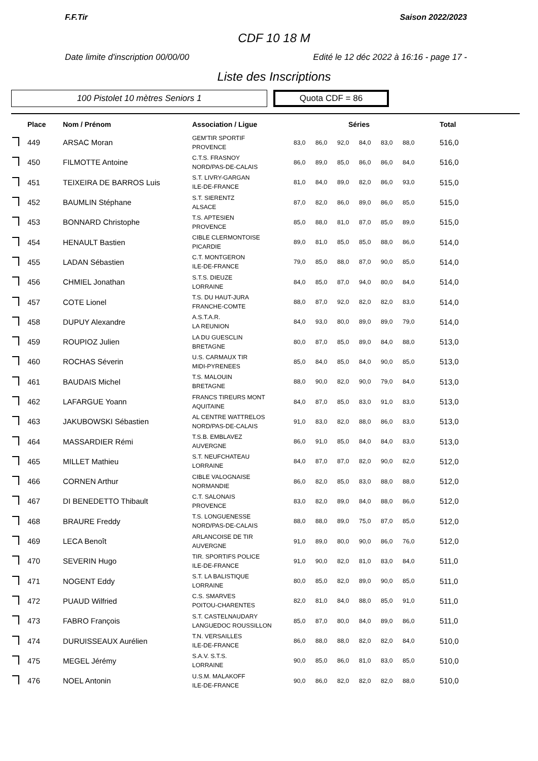F.F.Tir Saison 2022/2023
CDF 10 18 M
Date limite d'inscription 00/00/00 Edité le 12 déc 2022 à 16:16 - page 17 -
Liste des Inscriptions
100 Pistolet 10 mètres Seniors 1
Quota CDF = 86
| | Place | Nom / Prénom | Association / Ligue | Séries | | | | | | Total |
| --- | --- | --- | --- | --- | --- | --- | --- | --- | --- | --- |
| | 449 | ARSAC Moran | GEM'TIR SPORTIF PROVENCE | 83,0 | 86,0 | 92,0 | 84,0 | 83,0 | 88,0 | 516,0 |
| | 450 | FILMOTTE Antoine | C.T.S. FRASNOY NORD/PAS-DE-CALAIS | 86,0 | 89,0 | 85,0 | 86,0 | 86,0 | 84,0 | 516,0 |
| | 451 | TEIXEIRA DE BARROS Luis | S.T. LIVRY-GARGAN ILE-DE-FRANCE | 81,0 | 84,0 | 89,0 | 82,0 | 86,0 | 93,0 | 515,0 |
| | 452 | BAUMLIN Stéphane | S.T. SIERENTZ ALSACE | 87,0 | 82,0 | 86,0 | 89,0 | 86,0 | 85,0 | 515,0 |
| | 453 | BONNARD Christophe | T.S. APTESIEN PROVENCE | 85,0 | 88,0 | 81,0 | 87,0 | 85,0 | 89,0 | 515,0 |
| | 454 | HENAULT Bastien | CIBLE CLERMONTOISE PICARDIE | 89,0 | 81,0 | 85,0 | 85,0 | 88,0 | 86,0 | 514,0 |
| | 455 | LADAN Sébastien | C.T. MONTGERON ILE-DE-FRANCE | 79,0 | 85,0 | 88,0 | 87,0 | 90,0 | 85,0 | 514,0 |
| | 456 | CHMIEL Jonathan | S.T.S. DIEUZE LORRAINE | 84,0 | 85,0 | 87,0 | 94,0 | 80,0 | 84,0 | 514,0 |
| | 457 | COTE Lionel | T.S. DU HAUT-JURA FRANCHE-COMTE | 88,0 | 87,0 | 92,0 | 82,0 | 82,0 | 83,0 | 514,0 |
| | 458 | DUPUY Alexandre | A.S.T.A.R. LA REUNION | 84,0 | 93,0 | 80,0 | 89,0 | 89,0 | 79,0 | 514,0 |
| | 459 | ROUPIOZ Julien | LA DU GUESCLIN BRETAGNE | 80,0 | 87,0 | 85,0 | 89,0 | 84,0 | 88,0 | 513,0 |
| | 460 | ROCHAS Séverin | U.S. CARMAUX TIR MIDI-PYRENEES | 85,0 | 84,0 | 85,0 | 84,0 | 90,0 | 85,0 | 513,0 |
| | 461 | BAUDAIS Michel | T.S. MALOUIN BRETAGNE | 88,0 | 90,0 | 82,0 | 90,0 | 79,0 | 84,0 | 513,0 |
| | 462 | LAFARGUE Yoann | FRANCS TIREURS MONT AQUITAINE | 84,0 | 87,0 | 85,0 | 83,0 | 91,0 | 83,0 | 513,0 |
| | 463 | JAKUBOWSKI Sébastien | AL CENTRE WATTRELOS NORD/PAS-DE-CALAIS | 91,0 | 83,0 | 82,0 | 88,0 | 86,0 | 83,0 | 513,0 |
| | 464 | MASSARDIER Rémi | T.S.B. EMBLAVEZ AUVERGNE | 86,0 | 91,0 | 85,0 | 84,0 | 84,0 | 83,0 | 513,0 |
| | 465 | MILLET Mathieu | S.T. NEUFCHATEAU LORRAINE | 84,0 | 87,0 | 87,0 | 82,0 | 90,0 | 82,0 | 512,0 |
| | 466 | CORNEN Arthur | CIBLE VALOGNAISE NORMANDIE | 86,0 | 82,0 | 85,0 | 83,0 | 88,0 | 88,0 | 512,0 |
| | 467 | DI BENEDETTO Thibault | C.T. SALONAIS PROVENCE | 83,0 | 82,0 | 89,0 | 84,0 | 88,0 | 86,0 | 512,0 |
| | 468 | BRAURE Freddy | T.S. LONGUENESSE NORD/PAS-DE-CALAIS | 88,0 | 88,0 | 89,0 | 75,0 | 87,0 | 85,0 | 512,0 |
| | 469 | LECA Benoît | ARLANCOISE DE TIR AUVERGNE | 91,0 | 89,0 | 80,0 | 90,0 | 86,0 | 76,0 | 512,0 |
| | 470 | SEVERIN Hugo | TIR. SPORTIFS POLICE ILE-DE-FRANCE | 91,0 | 90,0 | 82,0 | 81,0 | 83,0 | 84,0 | 511,0 |
| | 471 | NOGENT Eddy | S.T. LA BALISTIQUE LORRAINE | 80,0 | 85,0 | 82,0 | 89,0 | 90,0 | 85,0 | 511,0 |
| | 472 | PUAUD Wilfried | C.S. SMARVES POITOU-CHARENTES | 82,0 | 81,0 | 84,0 | 88,0 | 85,0 | 91,0 | 511,0 |
| | 473 | FABRO François | S.T. CASTELNAUDARY LANGUEDOC ROUSSILLON | 85,0 | 87,0 | 80,0 | 84,0 | 89,0 | 86,0 | 511,0 |
| | 474 | DURUISSEAUX Aurélien | T.N. VERSAILLES ILE-DE-FRANCE | 86,0 | 88,0 | 88,0 | 82,0 | 82,0 | 84,0 | 510,0 |
| | 475 | MEGEL Jérémy | S.A.V. S.T.S. LORRAINE | 90,0 | 85,0 | 86,0 | 81,0 | 83,0 | 85,0 | 510,0 |
| | 476 | NOEL Antonin | U.S.M. MALAKOFF ILE-DE-FRANCE | 90,0 | 86,0 | 82,0 | 82,0 | 82,0 | 88,0 | 510,0 |